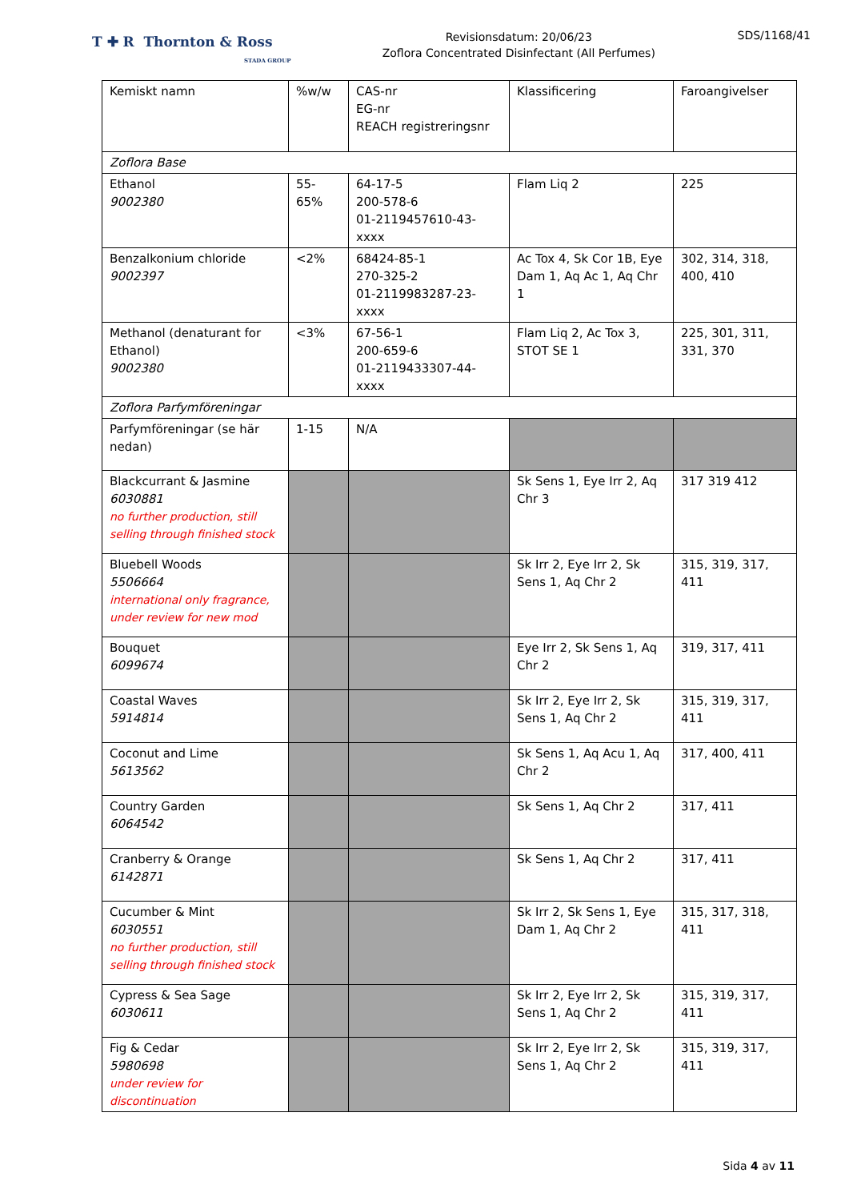T ✚ R Thornton & Ross
STADA GROUP
Revisionsdatum: 20/06/23
Zoflora Concentrated Disinfectant (All Perfumes)
SDS/1168/41
| Kemiskt namn | %w/w | CAS-nr EG-nr REACH registreringsnr | Klassificering | Faroangivelser |
| --- | --- | --- | --- | --- |
| Zoflora Base | | | | |
| Ethanol 9002380 | 55-65% | 64-17-5 200-578-6 01-2119457610-43-xxxx | Flam Liq 2 | 225 |
| Benzalkonium chloride 9002397 | <2% | 68424-85-1 270-325-2 01-2119983287-23-xxxx | Ac Tox 4, Sk Cor 1B, Eye Dam 1, Aq Ac 1, Aq Chr 1 | 302, 314, 318, 400, 410 |
| Methanol (denaturant for Ethanol) 9002380 | <3% | 67-56-1 200-659-6 01-2119433307-44-xxxx | Flam Liq 2, Ac Tox 3, STOT SE 1 | 225, 301, 311, 331, 370 |
| Zoflora Parfymföreningar | | | | |
| Parfymföreningar (se här nedan) | 1-15 | N/A | | |
| Blackcurrant & Jasmine 6030881 no further production, still selling through finished stock | | | Sk Sens 1, Eye Irr 2, Aq Chr 3 | 317 319 412 |
| Bluebell Woods 5506664 international only fragrance, under review for new mod | | | Sk Irr 2, Eye Irr 2, Sk Sens 1, Aq Chr 2 | 315, 319, 317, 411 |
| Bouquet 6099674 | | | Eye Irr 2, Sk Sens 1, Aq Chr 2 | 319, 317, 411 |
| Coastal Waves 5914814 | | | Sk Irr 2, Eye Irr 2, Sk Sens 1, Aq Chr 2 | 315, 319, 317, 411 |
| Coconut and Lime 5613562 | | | Sk Sens 1, Aq Acu 1, Aq Chr 2 | 317, 400, 411 |
| Country Garden 6064542 | | | Sk Sens 1, Aq Chr 2 | 317, 411 |
| Cranberry & Orange 6142871 | | | Sk Sens 1, Aq Chr 2 | 317, 411 |
| Cucumber & Mint 6030551 no further production, still selling through finished stock | | | Sk Irr 2, Sk Sens 1, Eye Dam 1, Aq Chr 2 | 315, 317, 318, 411 |
| Cypress & Sea Sage 6030611 | | | Sk Irr 2, Eye Irr 2, Sk Sens 1, Aq Chr 2 | 315, 319, 317, 411 |
| Fig & Cedar 5980698 under review for discontinuation | | | Sk Irr 2, Eye Irr 2, Sk Sens 1, Aq Chr 2 | 315, 319, 317, 411 |
Sida 4 av 11